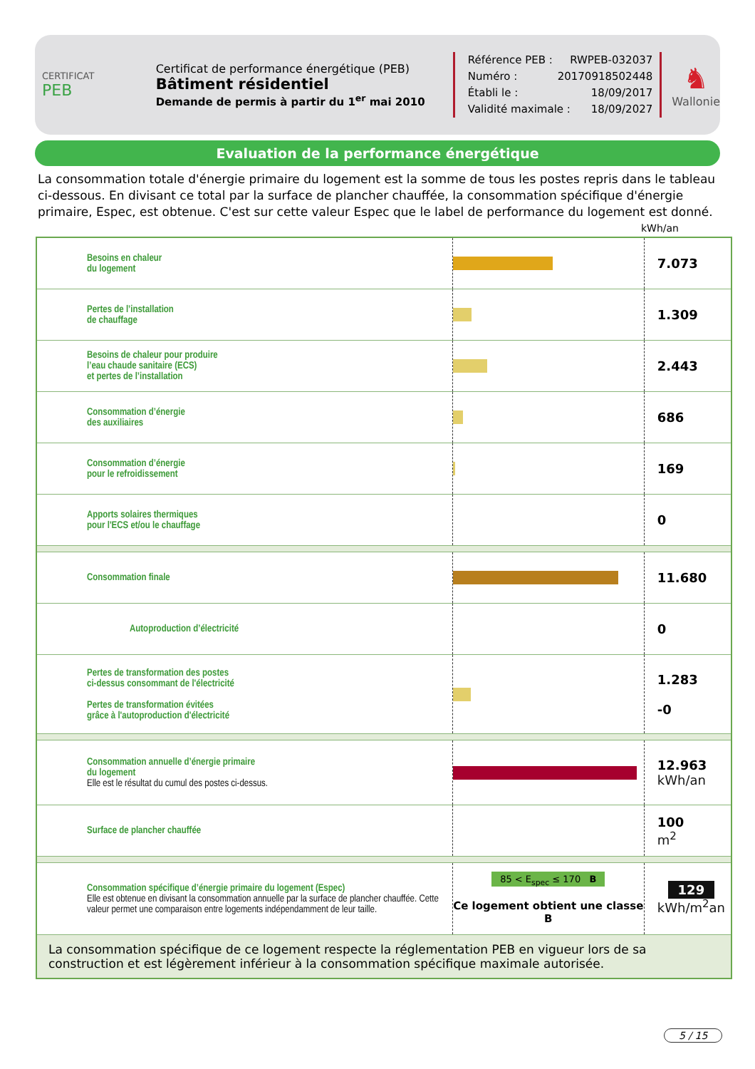CERTIFICAT
PEB
Certificat de performance énergétique (PEB)
Bâtiment résidentiel
Demande de permis à partir du 1<sup>er</sup> mai 2010
Référence PEB : RWPEB-032037
Numéro : 20170918502448
Établi le : 18/09/2017
Validité maximale : 18/09/2027
♞
Wallonie
Evaluation de la performance énergétique
La consommation totale d'énergie primaire du logement est la somme de tous les postes repris dans le tableau ci-dessous. En divisant ce total par la surface de plancher chauffée, la consommation spécifique d'énergie primaire, Espec, est obtenue. C'est sur cette valeur Espec que le label de performance du logement est donné.
kWh/an
| Besoins en chaleur du logement | | 7.073 |
| Pertes de l’installation de chauffage | | 1.309 |
| Besoins de chaleur pour produire l’eau chaude sanitaire (ECS) et pertes de l’installation | | 2.443 |
| Consommation d’énergie des auxiliaires | | 686 |
| Consommation d’énergie pour le refroidissement | | 169 |
| Apports solaires thermiques pour l'ECS et/ou le chauffage | | 0 |
| Consommation finale | | 11.680 |
| Autoproduction d’électricité | | 0 |
| Pertes de transformation des postes ci-dessus consommant de l'électricité Pertes de transformation évitées grâce à l'autoproduction d'électricité | | 1.283 -0 |
| Consommation annuelle d’énergie primaire du logement Elle est le résultat du cumul des postes ci-dessus. | | 12.963 kWh/an |
| Surface de plancher chauffée | | 100 m<sup>2</sup> |
| Consommation spécifique d’énergie primaire du logement (Espec) Elle est obtenue en divisant la consommation annuelle par la surface de plancher chauffée. Cette valeur permet une comparaison entre logements indépendamment de leur taille. | 85 < E<sub>spec</sub> ≤ 170 B Ce logement obtient une classe B | 129 kWh/m<sup>2</sup>an |
| La consommation spécifique de ce logement respecte la réglementation PEB en vigueur lors de sa construction et est légèrement inférieur à la consommation spécifique maximale autorisée. | | |
5 / 15